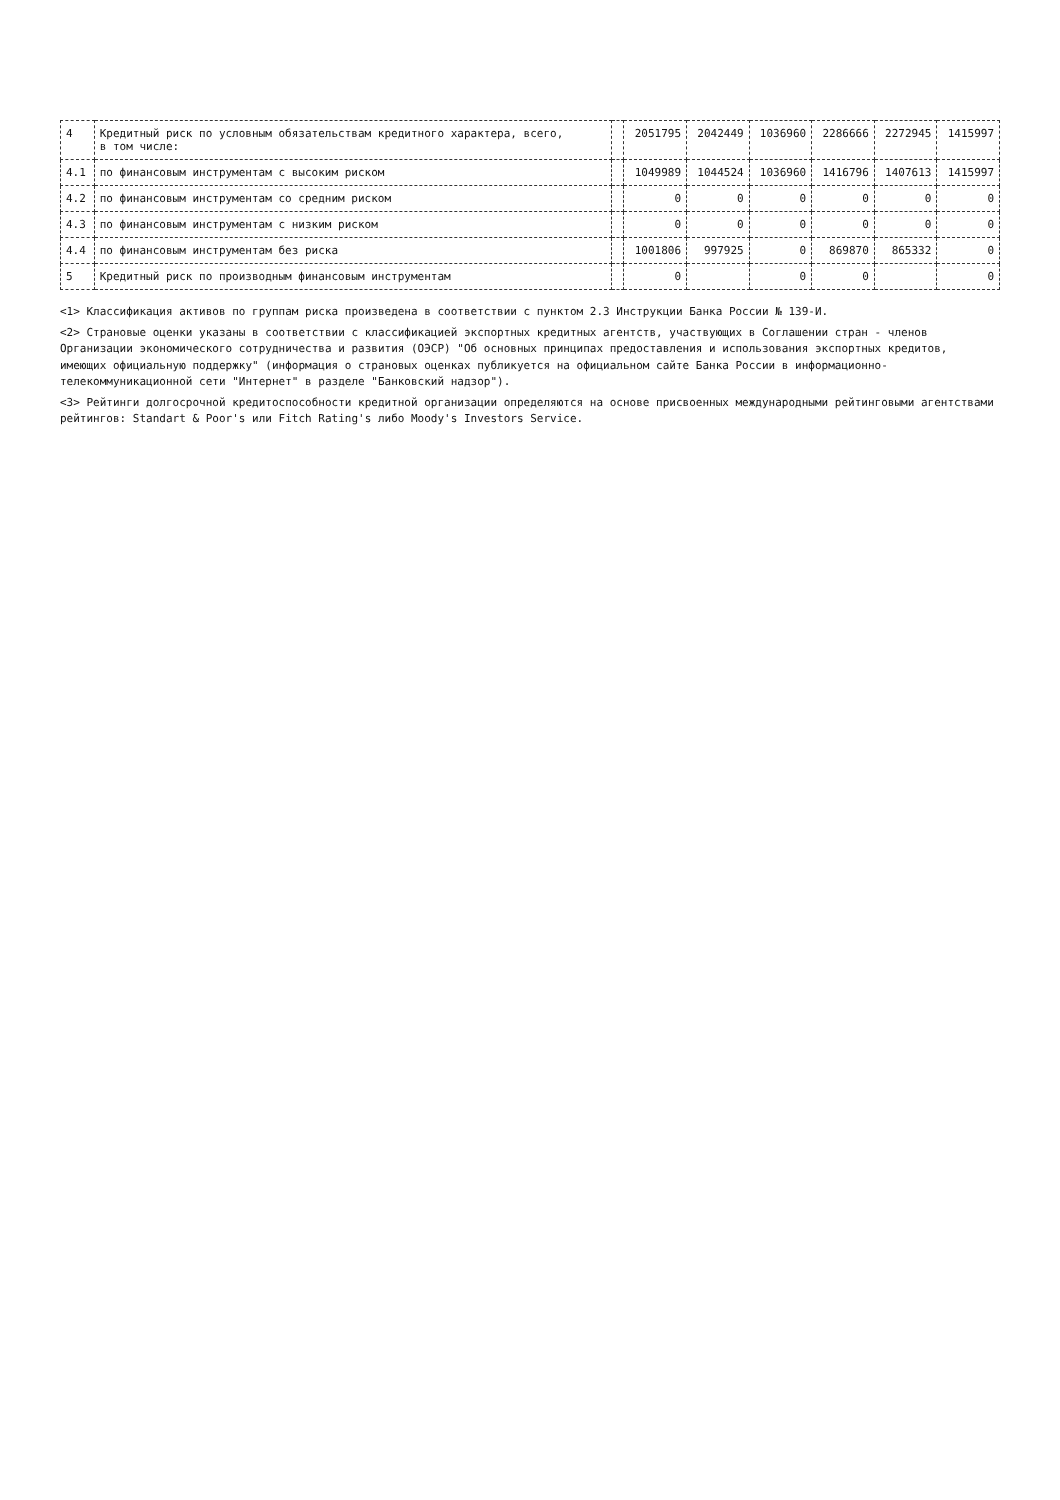| 4 | Кредитный риск по условным обязательствам кредитного характера, всего, в том числе: | | 2051795 | 2042449 | 1036960 | 2286666 | 2272945 | 1415997 |
| 4.1 | по финансовым инструментам с высоким риском | | 1049989 | 1044524 | 1036960 | 1416796 | 1407613 | 1415997 |
| 4.2 | по финансовым инструментам со средним риском | | 0 | 0 | 0 | 0 | 0 | 0 |
| 4.3 | по финансовым инструментам с низким риском | | 0 | 0 | 0 | 0 | 0 | 0 |
| 4.4 | по финансовым инструментам без риска | | 1001806 | 997925 | 0 | 869870 | 865332 | 0 |
| 5 | Кредитный риск по производным финансовым инструментам | | 0 | | 0 | 0 | | 0 |
<1> Классификация активов по группам риска произведена в соответствии с пунктом 2.3 Инструкции Банка России № 139-И.
<2> Страновые оценки указаны в соответствии с классификацией экспортных кредитных агентств, участвующих в Соглашении стран - членов Организации экономического сотрудничества и развития (ОЭСР) "Об основных принципах предоставления и использования экспортных кредитов, имеющих официальную поддержку" (информация о страновых оценках публикуется на официальном сайте Банка России в информационно-телекоммуникационной сети "Интернет" в разделе "Банковский надзор").
<3> Рейтинги долгосрочной кредитоспособности кредитной организации определяются на основе присвоенных международными рейтинговыми агентствами рейтингов: Standart & Poor's или Fitch Rating's либо Moody's Investors Service.